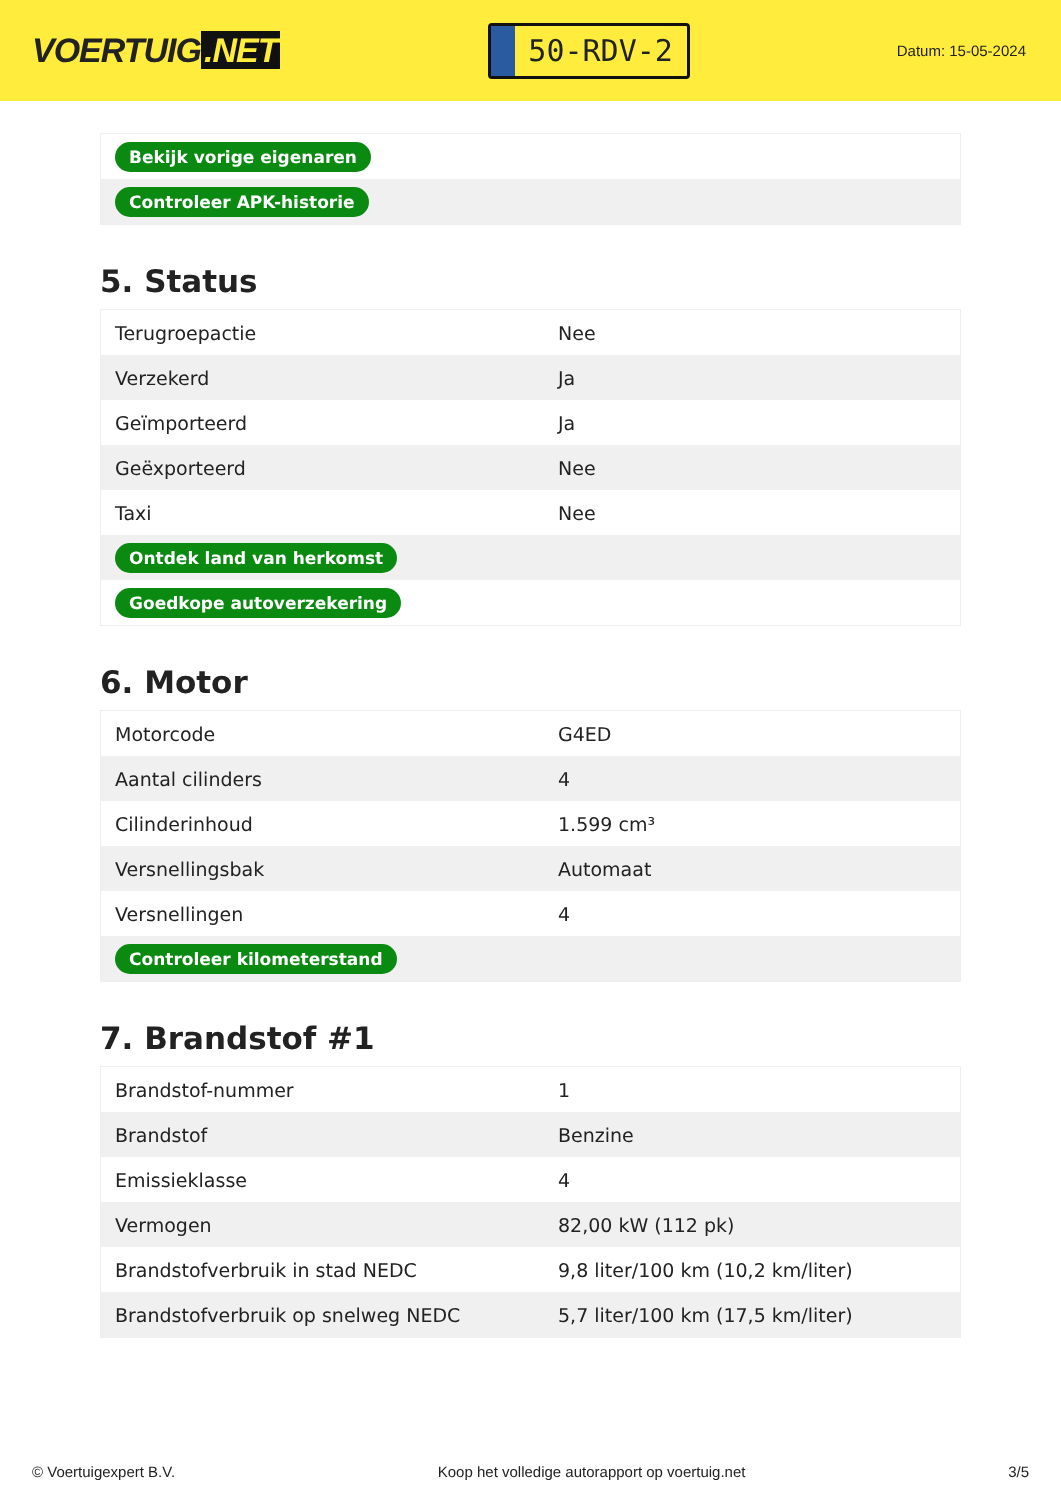VOERTUIG.NET
50-RDV-2
Datum: 15-05-2024
| Bekijk vorige eigenaren |
| Controleer APK-historie |
5. Status
| Terugroepactie | Nee |
| Verzekerd | Ja |
| Geïmporteerd | Ja |
| Geëxporteerd | Nee |
| Taxi | Nee |
| Ontdek land van herkomst | |
| Goedkope autoverzekering | |
6. Motor
| Motorcode | G4ED |
| Aantal cilinders | 4 |
| Cilinderinhoud | 1.599 cm³ |
| Versnellingsbak | Automaat |
| Versnellingen | 4 |
| Controleer kilometerstand | |
7. Brandstof #1
| Brandstof-nummer | 1 |
| Brandstof | Benzine |
| Emissieklasse | 4 |
| Vermogen | 82,00 kW (112 pk) |
| Brandstofverbruik in stad NEDC | 9,8 liter/100 km (10,2 km/liter) |
| Brandstofverbruik op snelweg NEDC | 5,7 liter/100 km (17,5 km/liter) |
© Voertuigexpert B.V. Koop het volledige autorapport op voertuig.net 3/5